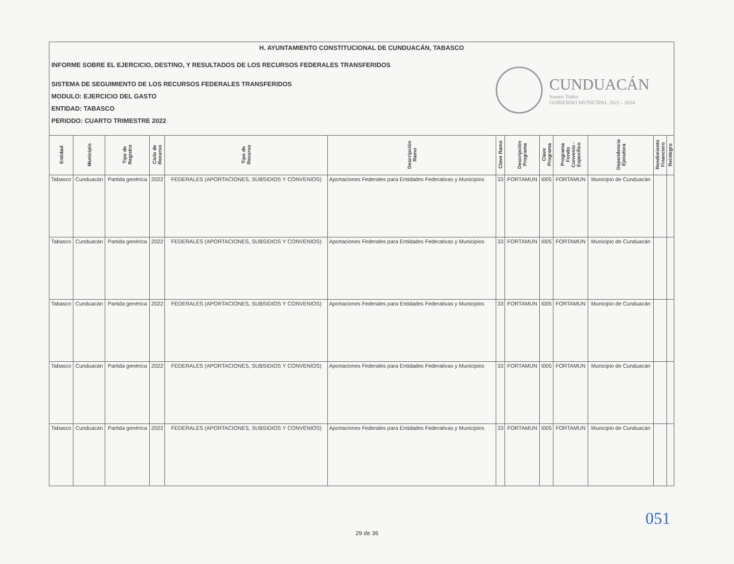H. AYUNTAMIENTO CONSTITUCIONAL DE CUNDUACÁN, TABASCO
INFORME SOBRE EL EJERCICIO, DESTINO, Y RESULTADOS DE LOS RECURSOS FEDERALES TRANSFERIDOS
SISTEMA DE SEGUIMIENTO DE LOS RECURSOS FEDERALES TRANSFERIDOS
MODULO: EJERCICIO DEL GASTO
ENTIDAD: TABASCO
PERIODO: CUARTO TRIMESTRE 2022
CUNDUACÁN
Somos Todos
GOBIERNO MUNICIPAL 2021 - 2024
| Entidad | Municipio | Tipo de Registro | Ciclo de Recurso | Tipo de Recurso | Descripción Ramo | Clave Ramo | Descripción Programa | Clave Programa | Programa Fondo Convenio - Específico | Dependencia Ejecutora | Rendimiento Financiero | Reintegro |
| --- | --- | --- | --- | --- | --- | --- | --- | --- | --- | --- | --- | --- |
| Tabasco | Cunduacán | Partida genérica | 2022 | FEDERALES (APORTACIONES, SUBSIDIOS Y CONVENIOS) | Aportaciones Federales para Entidades Federativas y Municipios | 33 | FORTAMUN | I005 | FORTAMUN | Municipio de Cunduacán | | |
| Tabasco | Cunduacán | Partida genérica | 2022 | FEDERALES (APORTACIONES, SUBSIDIOS Y CONVENIOS) | Aportaciones Federales para Entidades Federativas y Municipios | 33 | FORTAMUN | I005 | FORTAMUN | Municipio de Cunduacán | | |
| Tabasco | Cunduacán | Partida genérica | 2022 | FEDERALES (APORTACIONES, SUBSIDIOS Y CONVENIOS) | Aportaciones Federales para Entidades Federativas y Municipios | 33 | FORTAMUN | I005 | FORTAMUN | Municipio de Cunduacán | | |
| Tabasco | Cunduacán | Partida genérica | 2022 | FEDERALES (APORTACIONES, SUBSIDIOS Y CONVENIOS) | Aportaciones Federales para Entidades Federativas y Municipios | 33 | FORTAMUN | I005 | FORTAMUN | Municipio de Cunduacán | | |
| Tabasco | Cunduacán | Partida genérica | 2022 | FEDERALES (APORTACIONES, SUBSIDIOS Y CONVENIOS) | Aportaciones Federales para Entidades Federativas y Municipios | 33 | FORTAMUN | I005 | FORTAMUN | Municipio de Cunduacán | | |
051
29 de 36